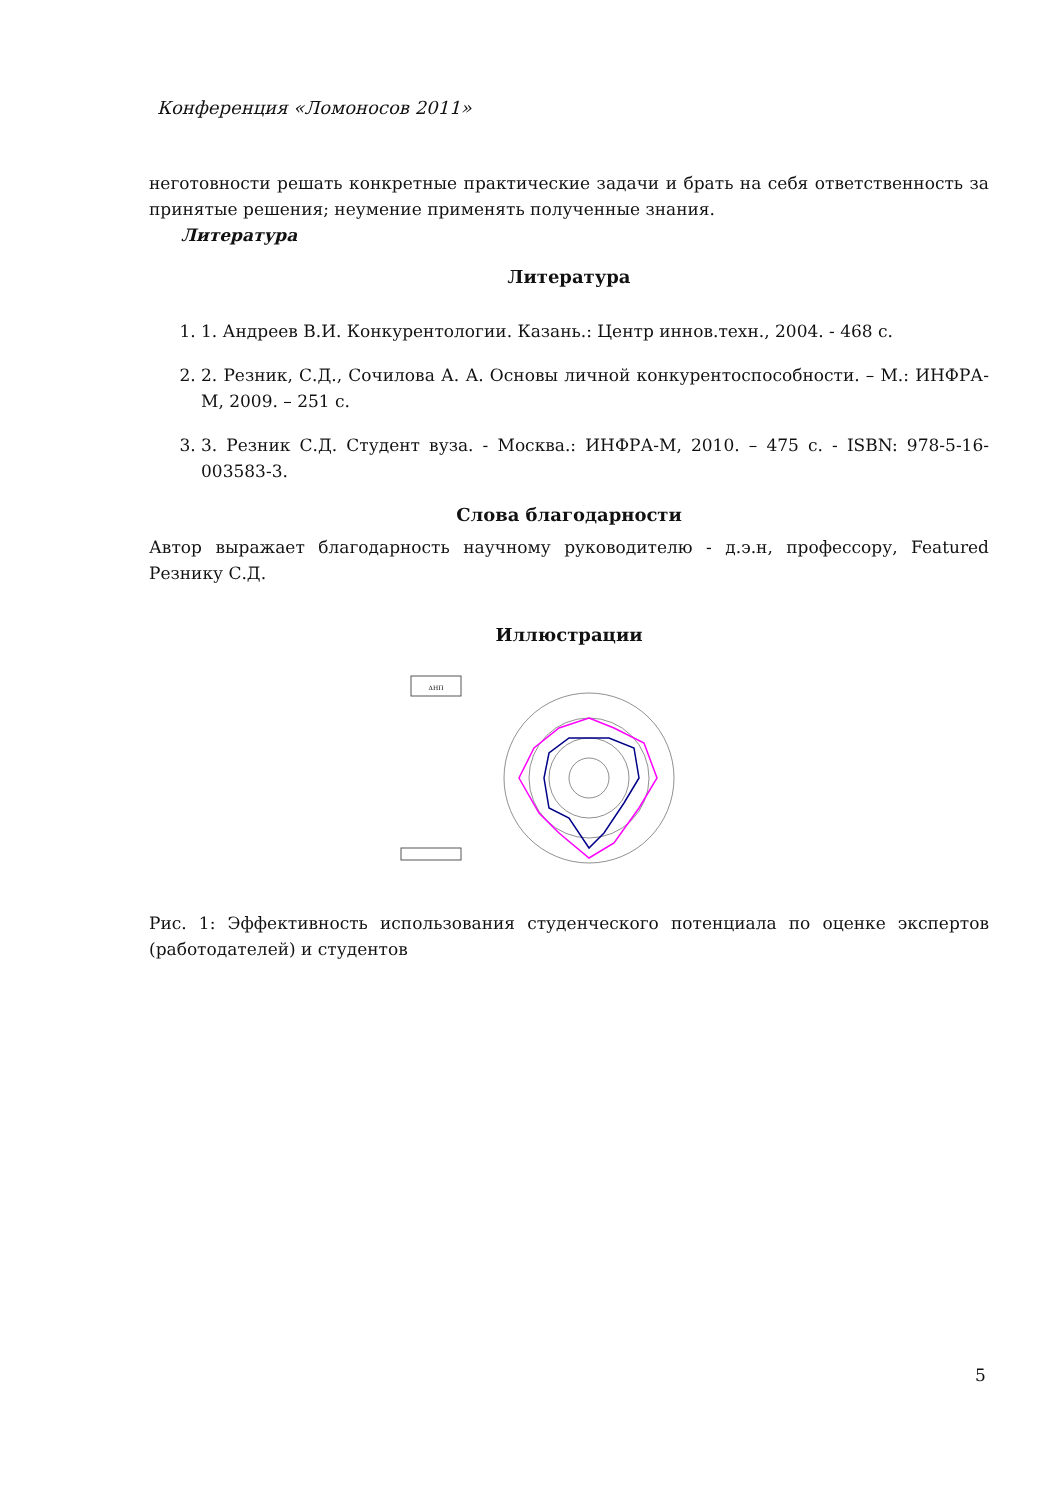Конференция «Ломоносов 2011»
неготовности решать конкретные практические задачи и брать на себя ответственность за принятые решения; неумение применять полученные знания.
Литература
Литература
1. 1. Андреев В.И. Конкурентологии. Казань.: Центр иннов.техн., 2004. - 468 с.
2. 2. Резник, С.Д., Сочилова А. А. Основы личной конкурентоспособности. – М.: ИНФРА-М, 2009. – 251 с.
3. 3. Резник С.Д. Студент вуза. - Москва.: ИНФРА-М, 2010. – 475 с. - ISBN: 978-5-16-003583-3.
Слова благодарности
Автор выражает благодарность научному руководителю - д.э.н, профессору, Featured Резнику С.Д.
Иллюстрации
ΔНП
Рис. 1: Эффективность использования студенческого потенциала по оценке экспертов (работодателей) и студентов
5